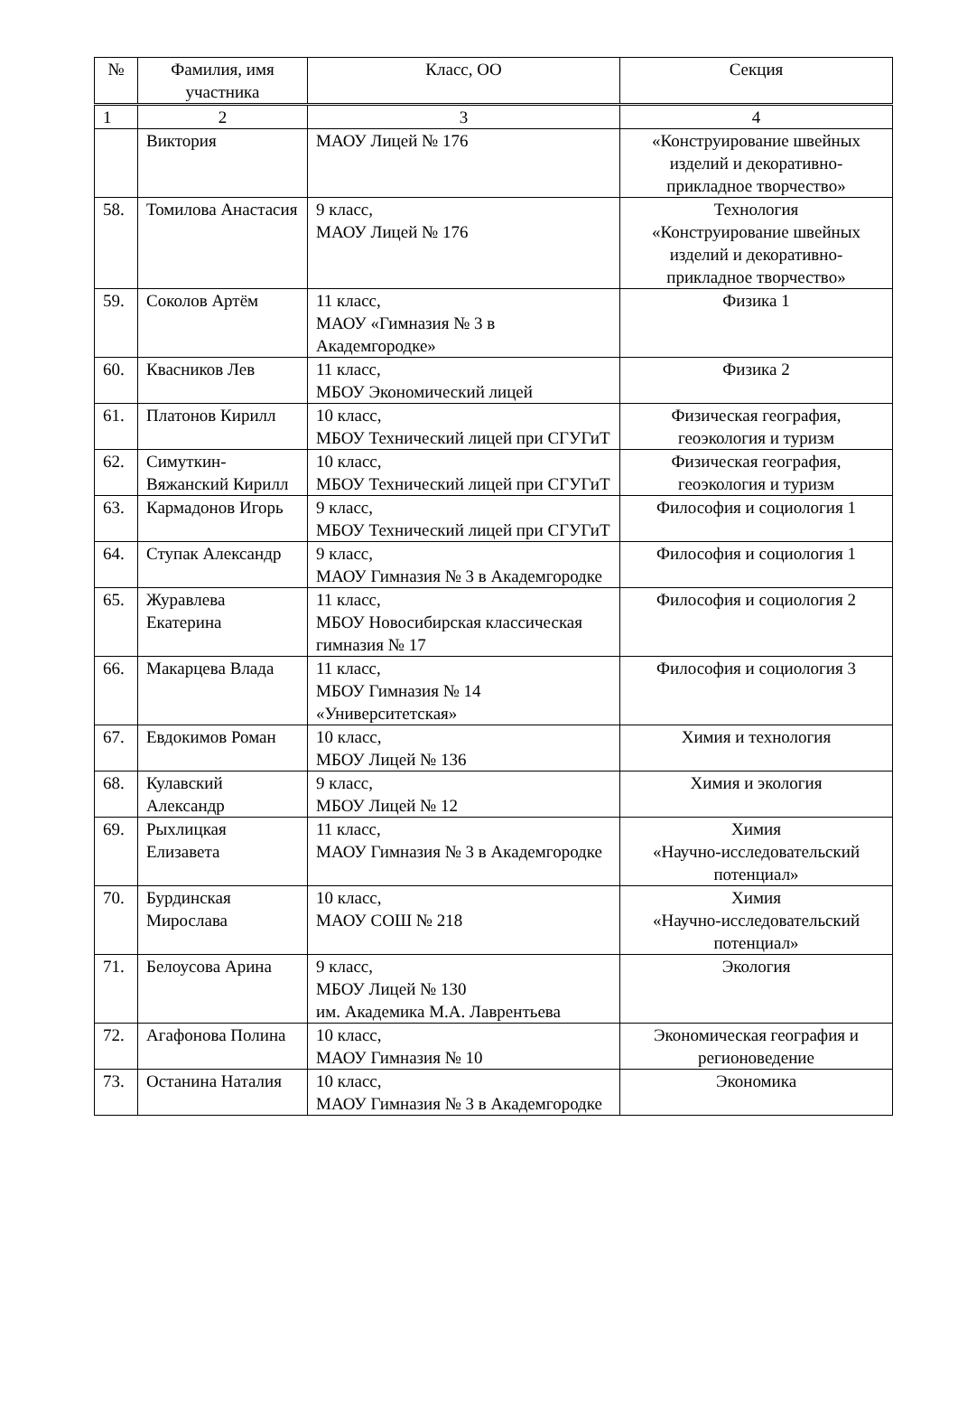| № | Фамилия, имя участника | Класс, ОО | Секция |
| --- | --- | --- | --- |
| 1 | 2 | 3 | 4 |
| | Виктория | МАОУ Лицей № 176 | «Конструирование швейных изделий и декоративно-прикладное творчество» |
| 58. | Томилова Анастасия | 9 класс, МАОУ Лицей № 176 | Технология «Конструирование швейных изделий и декоративно-прикладное творчество» |
| 59. | Соколов Артём | 11 класс, МАОУ «Гимназия № 3 в Академгородке» | Физика 1 |
| 60. | Квасников Лев | 11 класс, МБОУ Экономический лицей | Физика 2 |
| 61. | Платонов Кирилл | 10 класс, МБОУ Технический лицей при СГУГиТ | Физическая география, геоэкология и туризм |
| 62. | Симуткин-Вяжанский Кирилл | 10 класс, МБОУ Технический лицей при СГУГиТ | Физическая география, геоэкология и туризм |
| 63. | Кармадонов Игорь | 9 класс, МБОУ Технический лицей при СГУГиТ | Философия и социология 1 |
| 64. | Ступак Александр | 9 класс, МАОУ Гимназия № 3 в Академгородке | Философия и социология 1 |
| 65. | Журавлева Екатерина | 11 класс, МБОУ Новосибирская классическая гимназия № 17 | Философия и социология 2 |
| 66. | Макарцева Влада | 11 класс, МБОУ Гимназия № 14 «Университетская» | Философия и социология 3 |
| 67. | Евдокимов Роман | 10 класс, МБОУ Лицей № 136 | Химия и технология |
| 68. | Кулавский Александр | 9 класс, МБОУ Лицей № 12 | Химия и экология |
| 69. | Рыхлицкая Елизавета | 11 класс, МАОУ Гимназия № 3 в Академгородке | Химия «Научно-исследовательский потенциал» |
| 70. | Бурдинская Мирослава | 10 класс, МАОУ СОШ № 218 | Химия «Научно-исследовательский потенциал» |
| 71. | Белоусова Арина | 9 класс, МБОУ Лицей № 130 им. Академика М.А. Лаврентьева | Экология |
| 72. | Агафонова Полина | 10 класс, МАОУ Гимназия № 10 | Экономическая география и регионоведение |
| 73. | Останина Наталия | 10 класс, МАОУ Гимназия № 3 в Академгородке | Экономика |